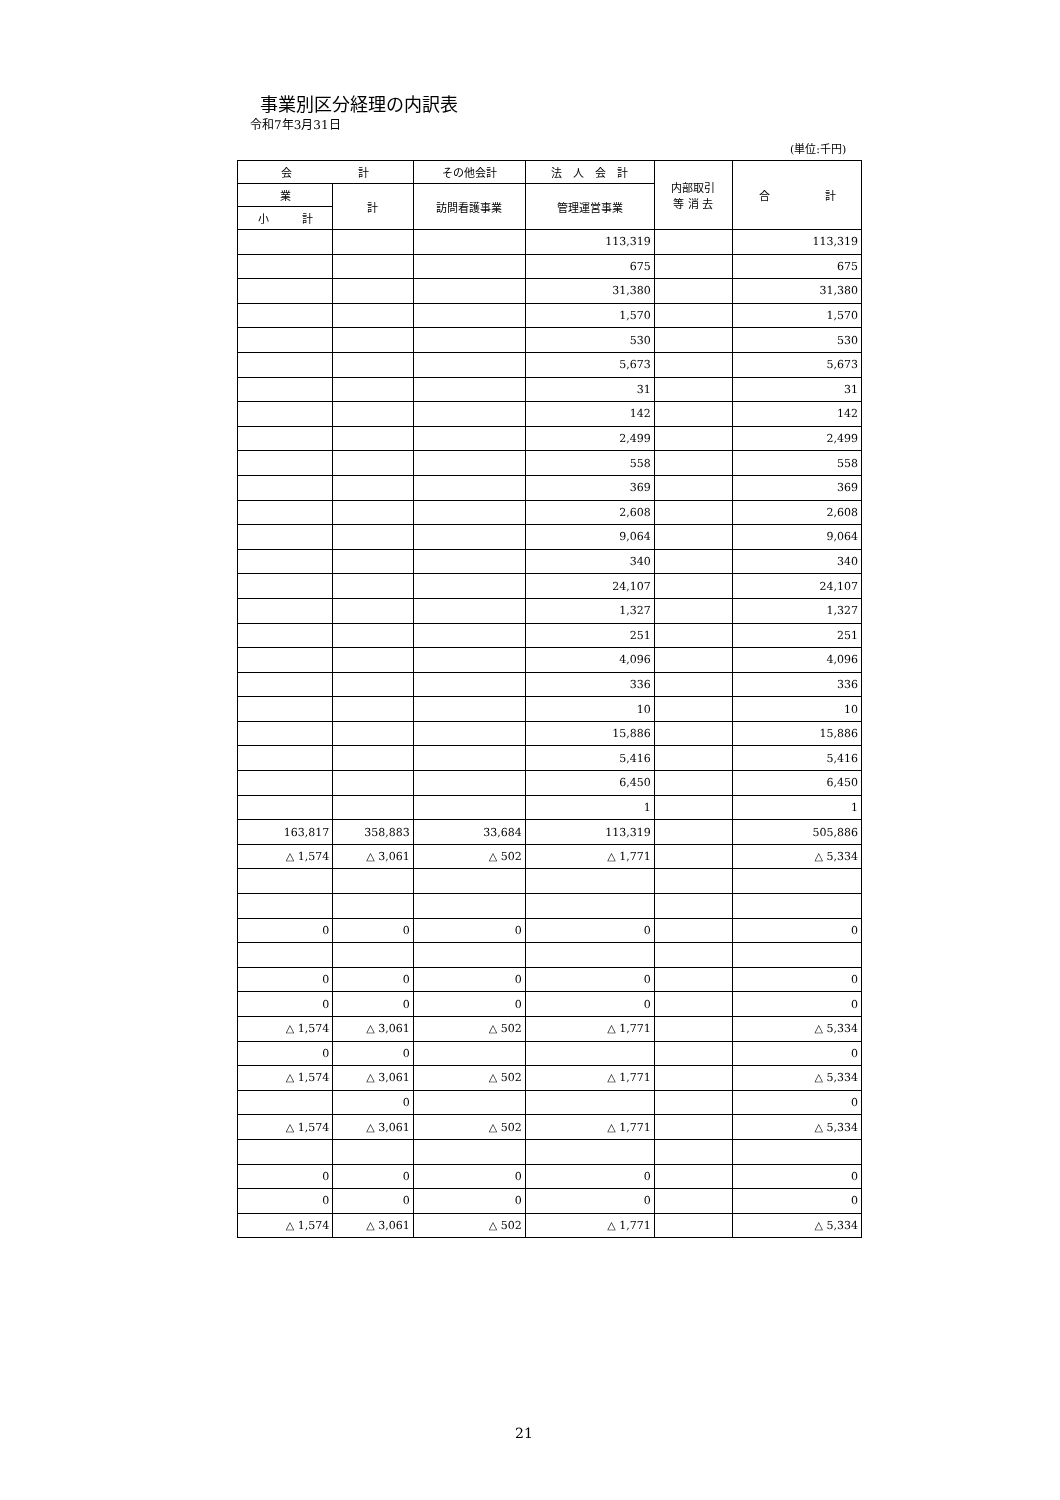事業別区分経理の内訳表
令和7年3月31日
(単位:千円)
| 会 計 | | その他会計 | 法 人 会 計 | 内部取引 等 消 去 | 合 計 |
| --- | --- | --- | --- | --- | --- |
| 業 | 計 | 訪問看護事業 | 管理運営事業 | | |
| 小 計 | | | | | |
| | | | 113,319 | | 113,319 |
| | | | 675 | | 675 |
| | | | 31,380 | | 31,380 |
| | | | 1,570 | | 1,570 |
| | | | 530 | | 530 |
| | | | 5,673 | | 5,673 |
| | | | 31 | | 31 |
| | | | 142 | | 142 |
| | | | 2,499 | | 2,499 |
| | | | 558 | | 558 |
| | | | 369 | | 369 |
| | | | 2,608 | | 2,608 |
| | | | 9,064 | | 9,064 |
| | | | 340 | | 340 |
| | | | 24,107 | | 24,107 |
| | | | 1,327 | | 1,327 |
| | | | 251 | | 251 |
| | | | 4,096 | | 4,096 |
| | | | 336 | | 336 |
| | | | 10 | | 10 |
| | | | 15,886 | | 15,886 |
| | | | 5,416 | | 5,416 |
| | | | 6,450 | | 6,450 |
| | | | 1 | | 1 |
| 163,817 | 358,883 | 33,684 | 113,319 | | 505,886 |
| △ 1,574 | △ 3,061 | △ 502 | △ 1,771 | | △ 5,334 |
| 0 | 0 | 0 | 0 | | 0 |
| 0 | 0 | 0 | 0 | | 0 |
| 0 | 0 | 0 | 0 | | 0 |
| △ 1,574 | △ 3,061 | △ 502 | △ 1,771 | | △ 5,334 |
| 0 | 0 | | | | 0 |
| △ 1,574 | △ 3,061 | △ 502 | △ 1,771 | | △ 5,334 |
| | 0 | | | | 0 |
| △ 1,574 | △ 3,061 | △ 502 | △ 1,771 | | △ 5,334 |
| 0 | 0 | 0 | 0 | | 0 |
| 0 | 0 | 0 | 0 | | 0 |
| △ 1,574 | △ 3,061 | △ 502 | △ 1,771 | | △ 5,334 |
21